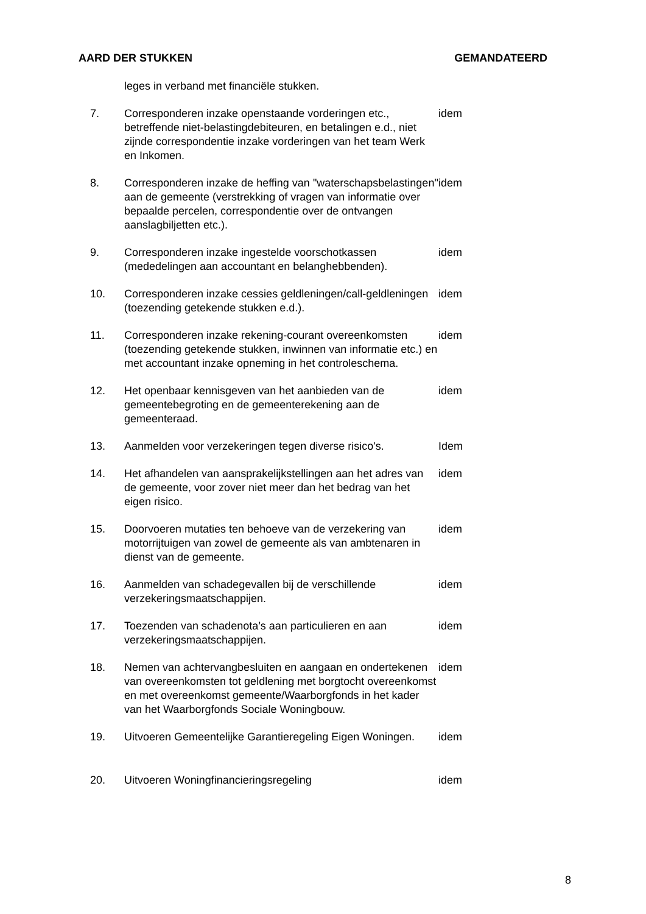AARD DER STUKKEN GEMANDATEERD
| | leges in verband met financiële stukken. | |
| 7. | Corresponderen inzake openstaande vorderingen etc., betreffende niet-belastingdebiteuren, en betalingen e.d., niet zijnde correspondentie inzake vorderingen van het team Werk en Inkomen. | idem |
| 8. | Corresponderen inzake de heffing van "waterschapsbelastingen" aan de gemeente (verstrekking of vragen van informatie over bepaalde percelen, correspondentie over de ontvangen aanslagbiljetten etc.). | idem |
| 9. | Corresponderen inzake ingestelde voorschotkassen (mededelingen aan accountant en belanghebbenden). | idem |
| 10. | Corresponderen inzake cessies geldleningen/call-geldleningen (toezending getekende stukken e.d.). | idem |
| 11. | Corresponderen inzake rekening-courant overeenkomsten (toezending getekende stukken, inwinnen van informatie etc.) en met accountant inzake opneming in het controleschema. | idem |
| 12. | Het openbaar kennisgeven van het aanbieden van de gemeentebegroting en de gemeenterekening aan de gemeenteraad. | idem |
| 13. | Aanmelden voor verzekeringen tegen diverse risico's. | Idem |
| 14. | Het afhandelen van aansprakelijkstellingen aan het adres van de gemeente, voor zover niet meer dan het bedrag van het eigen risico. | idem |
| 15. | Doorvoeren mutaties ten behoeve van de verzekering van motorrijtuigen van zowel de gemeente als van ambtenaren in dienst van de gemeente. | idem |
| 16. | Aanmelden van schadegevallen bij de verschillende verzekeringsmaatschappijen. | idem |
| 17. | Toezenden van schadenota’s aan particulieren en aan verzekeringsmaatschappijen. | idem |
| 18. | Nemen van achtervangbesluiten en aangaan en ondertekenen van overeenkomsten tot geldlening met borgtocht overeenkomst en met overeenkomst gemeente/Waarborgfonds in het kader van het Waarborgfonds Sociale Woningbouw. | idem |
| 19. | Uitvoeren Gemeentelijke Garantieregeling Eigen Woningen. | idem |
| 20. | Uitvoeren Woningfinancieringsregeling | idem |
8